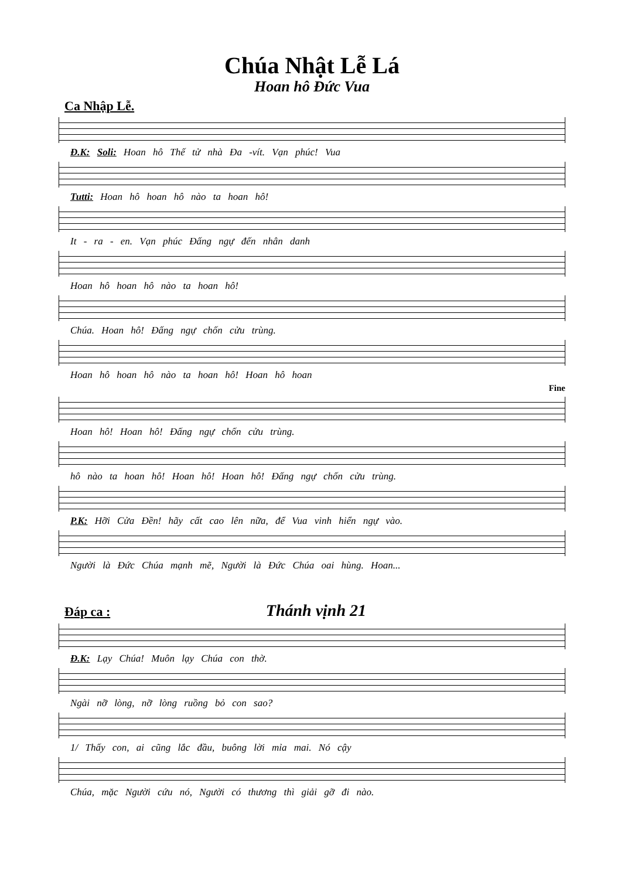Chúa Nhật Lễ Lá
Hoan hô Đức Vua
Ca Nhập Lễ.
Đ.K: Soli: Hoan hô Thế tử nhà Đa -vít. Vạn phúc! Vua
Tutti: Hoan hô hoan hô nào ta hoan hô!
It - ra - en. Vạn phúc Đấng ngự đến nhân danh
Hoan hô hoan hô nào ta hoan hô!
Chúa. Hoan hô! Đấng ngự chốn cửu trùng.
Hoan hô hoan hô nào ta hoan hô! Hoan hô hoan
Fine
Hoan hô! Hoan hô! Đấng ngự chốn cửu trùng.
hô nào ta hoan hô! Hoan hô! Hoan hô! Đấng ngự chốn cửu trùng.
P.K: Hỡi Cửa Đền! hãy cất cao lên nữa, để Vua vinh hiển ngự vào.
Người là Đức Chúa mạnh mẽ, Người là Đức Chúa oai hùng. Hoan...
Đáp ca :
Thánh vịnh 21
Đ.K: Lạy Chúa! Muôn lạy Chúa con thờ.
Ngài nỡ lòng, nỡ lòng ruồng bỏ con sao?
1/ Thấy con, ai cũng lắc đầu, buông lời mỉa mai. Nó cậy
Chúa, mặc Người cứu nó, Người có thương thì giải gỡ đi nào.